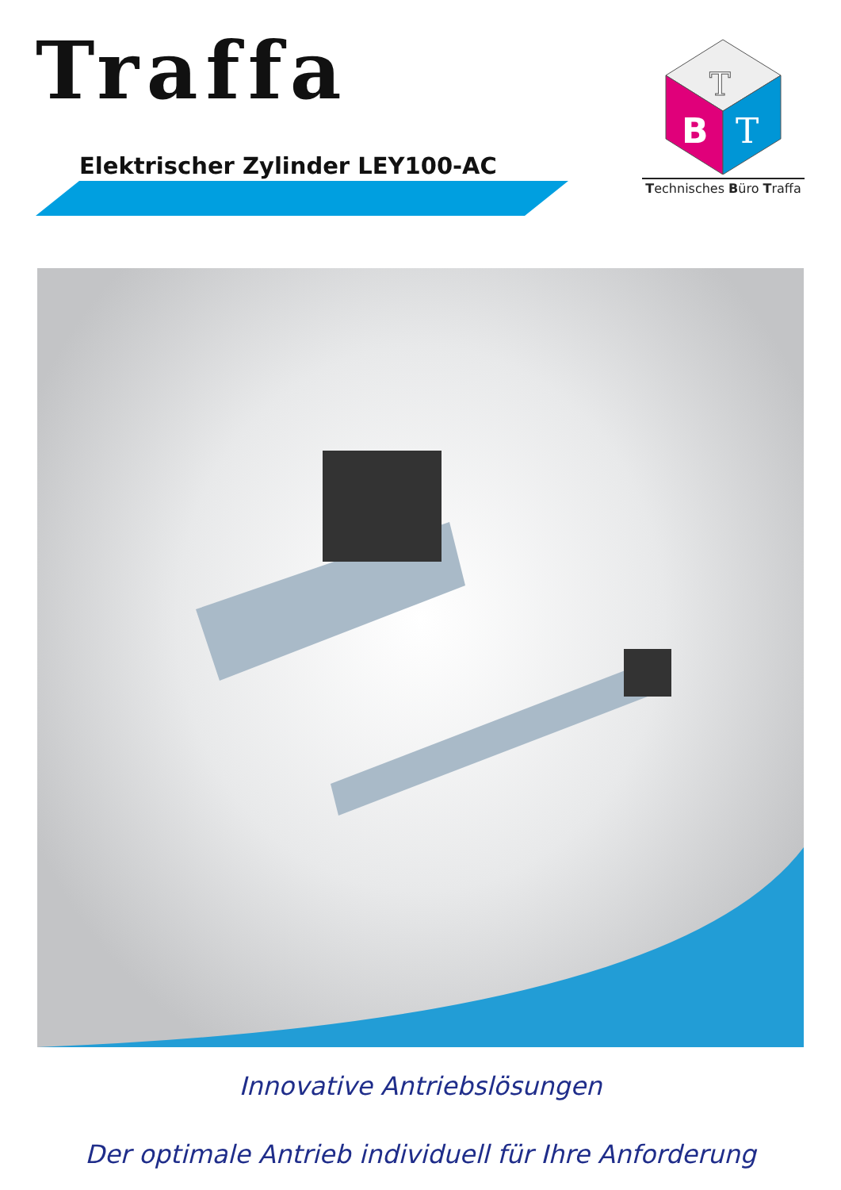Traffa
Elektrischer Zylinder LEY100-AC
T
B
T
Technisches Büro Traffa
Innovative Antriebslösungen
Der optimale Antrieb individuell für Ihre Anforderung